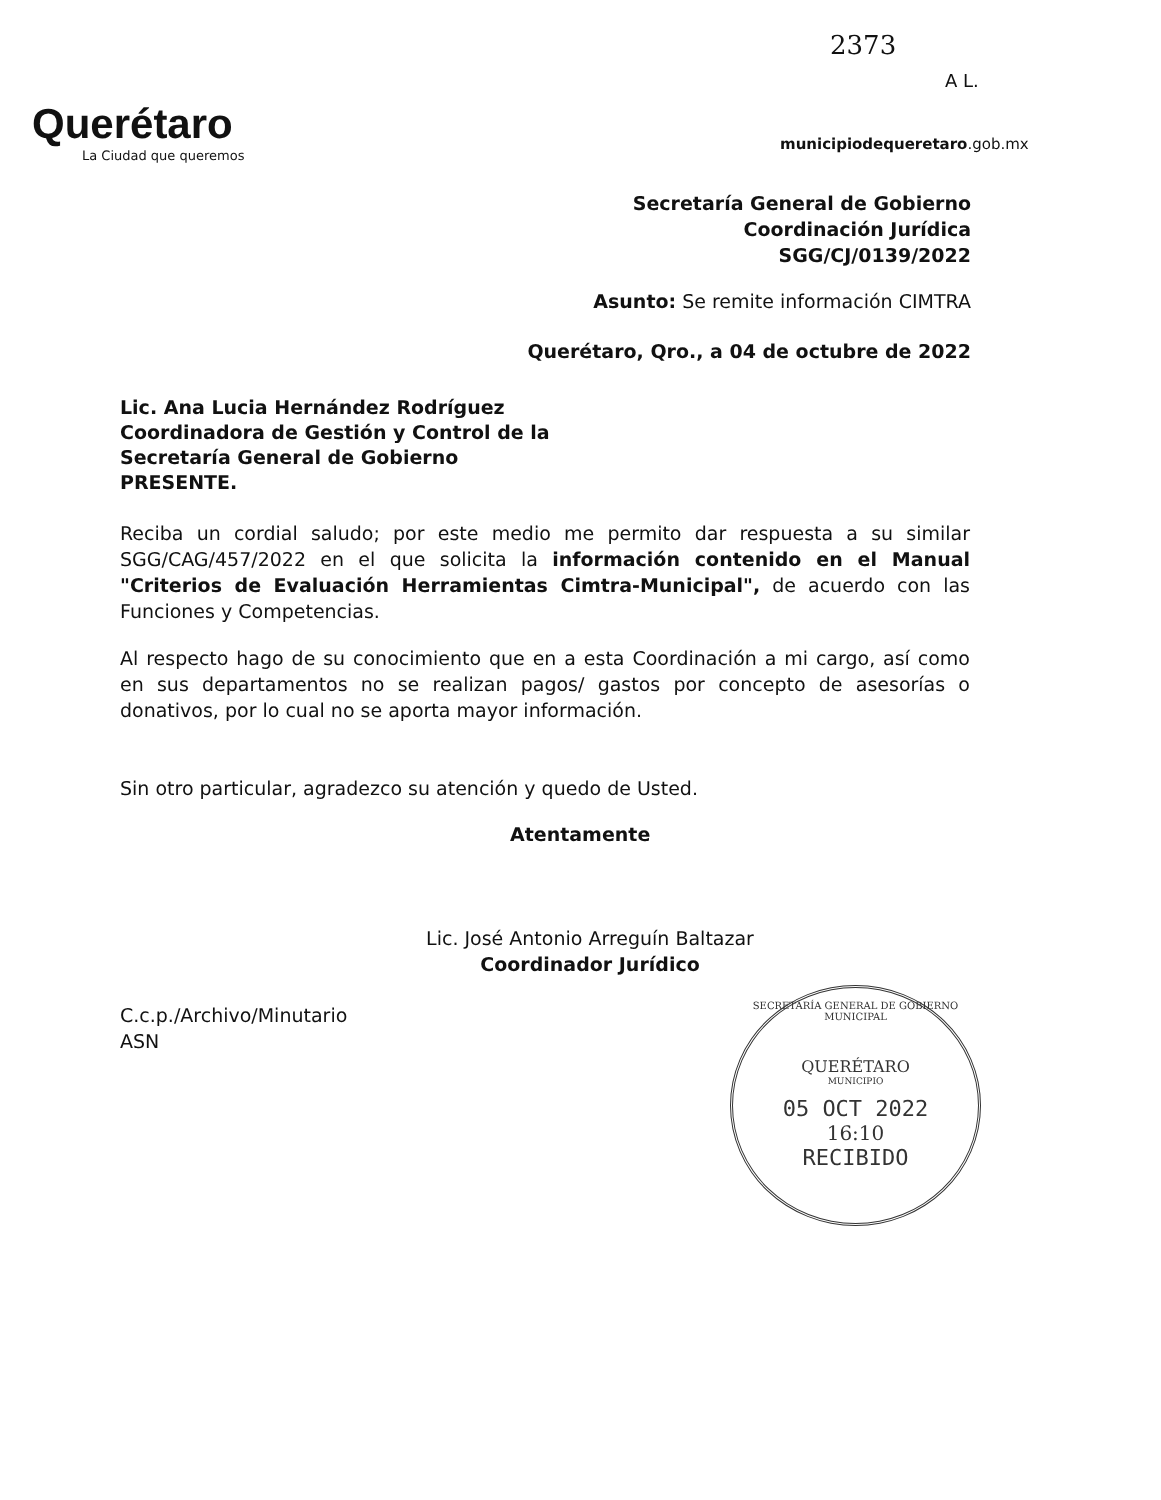2373
A L.
Querétaro
La Ciudad que queremos
municipiodequeretaro.gob.mx
Secretaría General de Gobierno
Coordinación Jurídica
SGG/CJ/0139/2022
Asunto: Se remite información CIMTRA
Querétaro, Qro., a 04 de octubre de 2022
Lic. Ana Lucia Hernández Rodríguez
Coordinadora de Gestión y Control de la
Secretaría General de Gobierno
PRESENTE.
Reciba un cordial saludo; por este medio me permito dar respuesta a su similar SGG/CAG/457/2022 en el que solicita la información contenido en el Manual "Criterios de Evaluación Herramientas Cimtra-Municipal", de acuerdo con las Funciones y Competencias.
Al respecto hago de su conocimiento que en a esta Coordinación a mi cargo, así como en sus departamentos no se realizan pagos/ gastos por concepto de asesorías o donativos, por lo cual no se aporta mayor información.
Sin otro particular, agradezco su atención y quedo de Usted.
Atentamente
Lic. José Antonio Arreguín Baltazar
Coordinador Jurídico
C.c.p./Archivo/Minutario
ASN
SECRETARÍA GENERAL DE GOBIERNO MUNICIPAL
QUERÉTARO
MUNICIPIO
05 OCT 2022
16:10
RECIBIDO